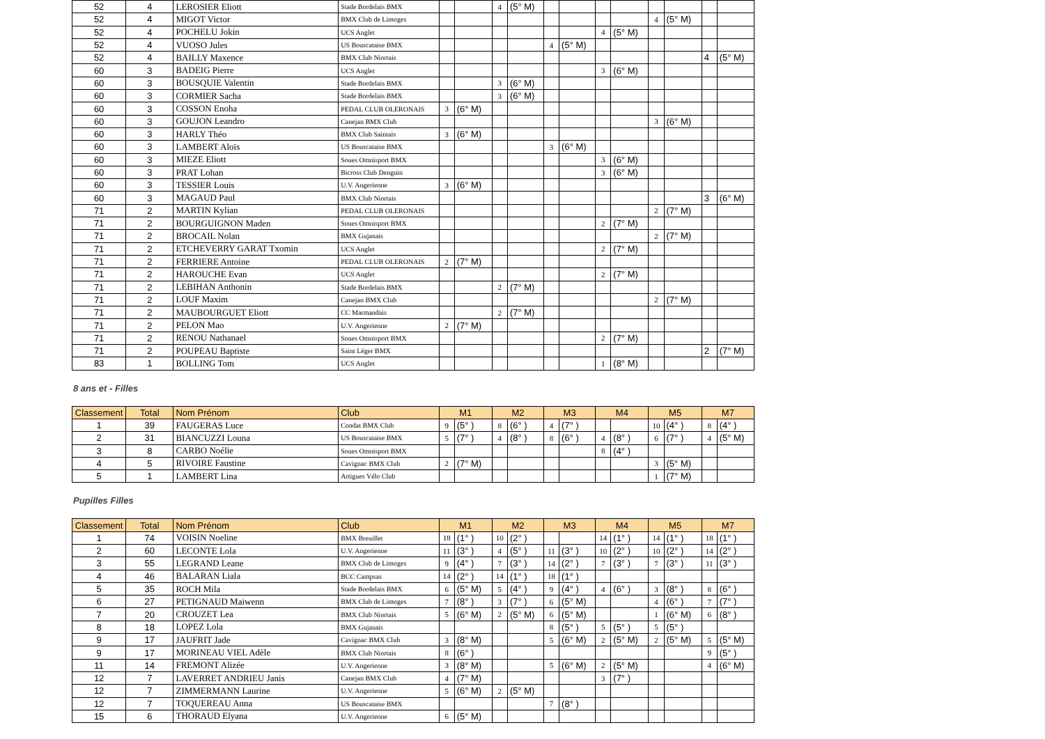| 52 | 4 | LEROSIER Eliott | Stade Bordelais BMX | | | 4 | (5° M) | | | | | | | | |
| 52 | 4 | MIGOT Victor | BMX Club de Limoges | | | | | | | | | 4 | (5° M) | | |
| 52 | 4 | POCHELU Jokin | UCS Anglet | | | | | | | 4 | (5° M) | | | | |
| 52 | 4 | VUOSO Jules | US Bouscataise BMX | | | | | 4 | (5° M) | | | | | | |
| 52 | 4 | BAILLY Maxence | BMX Club Niortais | | | | | | | | | | | 4 | (5° M) |
| 60 | 3 | BADEIG Pierre | UCS Anglet | | | | | | | 3 | (6° M) | | | | |
| 60 | 3 | BOUSQUIE Valentin | Stade Bordelais BMX | | | 3 | (6° M) | | | | | | | | |
| 60 | 3 | CORMIER Sacha | Stade Bordelais BMX | | | 3 | (6° M) | | | | | | | | |
| 60 | 3 | COSSON Enoha | PEDAL CLUB OLERONAIS | 3 | (6° M) | | | | | | | | | | |
| 60 | 3 | GOUJON Leandro | Canejan BMX Club | | | | | | | | | 3 | (6° M) | | |
| 60 | 3 | HARLY Théo | BMX Club Saintais | 3 | (6° M) | | | | | | | | | | |
| 60 | 3 | LAMBERT Aloïs | US Bouscataise BMX | | | | | 3 | (6° M) | | | | | | |
| 60 | 3 | MIEZE Eliott | Soues Omnisport BMX | | | | | | | 3 | (6° M) | | | | |
| 60 | 3 | PRAT Lohan | Bicross Club Denguin | | | | | | | 3 | (6° M) | | | | |
| 60 | 3 | TESSIER Louis | U.V. Angerienne | 3 | (6° M) | | | | | | | | | | |
| 60 | 3 | MAGAUD Paul | BMX Club Niortais | | | | | | | | | | | 3 | (6° M) |
| 71 | 2 | MARTIN Kylian | PEDAL CLUB OLERONAIS | | | | | | | | | 2 | (7° M) | | |
| 71 | 2 | BOURGUIGNON Maden | Soues Omnisport BMX | | | | | | | 2 | (7° M) | | | | |
| 71 | 2 | BROCAIL Nolan | BMX Gujanais | | | | | | | | | 2 | (7° M) | | |
| 71 | 2 | ETCHEVERRY GARAT Txomin | UCS Anglet | | | | | | | 2 | (7° M) | | | | |
| 71 | 2 | FERRIERE Antoine | PEDAL CLUB OLERONAIS | 2 | (7° M) | | | | | | | | | | |
| 71 | 2 | HAROUCHE Evan | UCS Anglet | | | | | | | 2 | (7° M) | | | | |
| 71 | 2 | LEBIHAN Anthonin | Stade Bordelais BMX | | | 2 | (7° M) | | | | | | | | |
| 71 | 2 | LOUF Maxim | Canejan BMX Club | | | | | | | | | 2 | (7° M) | | |
| 71 | 2 | MAUBOURGUET Eliott | CC Marmandais | | | 2 | (7° M) | | | | | | | | |
| 71 | 2 | PELON Mao | U.V. Angerienne | 2 | (7° M) | | | | | | | | | | |
| 71 | 2 | RENOU Nathanael | Soues Omnisport BMX | | | | | | | 2 | (7° M) | | | | |
| 71 | 2 | POUPEAU Baptiste | Saint Léger BMX | | | | | | | | | | | 2 | (7° M) |
| 83 | 1 | BOLLING Tom | UCS Anglet | | | | | | | 1 | (8° M) | | | | |
8 ans et - Filles
| Classement | Total | Nom Prénom | Club | M1 | | M2 | | M3 | | M4 | | M5 | | M7 | |
| --- | --- | --- | --- | --- | --- | --- | --- | --- | --- | --- | --- | --- | --- | --- | --- |
| 1 | 39 | FAUGERAS Luce | Condat BMX Club | 9 | (5° ) | 8 | (6° ) | 4 | (7° ) | | | 10 | (4° ) | 8 | (4° ) |
| 2 | 31 | BIANCUZZI Louna | US Bouscataise BMX | 5 | (7° ) | 4 | (8° ) | 8 | (6° ) | 4 | (8° ) | 6 | (7° ) | 4 | (5° M) |
| 3 | 8 | CARBO Noélie | Soues Omnisport BMX | | | | | | | 8 | (4° ) | | | | |
| 4 | 5 | RIVOIRE Faustine | Cavignac BMX Club | 2 | (7° M) | | | | | | | 3 | (5° M) | | |
| 5 | 1 | LAMBERT Lina | Artigues Vélo Club | | | | | | | | | 1 | (7° M) | | |
Pupilles Filles
| Classement | Total | Nom Prénom | Club | M1 | | M2 | | M3 | | M4 | | M5 | | M7 | |
| --- | --- | --- | --- | --- | --- | --- | --- | --- | --- | --- | --- | --- | --- | --- | --- |
| 1 | 74 | VOISIN Noeline | BMX Breuillet | 18 | (1° ) | 10 | (2° ) | | | 14 | (1° ) | 14 | (1° ) | 18 | (1° ) |
| 2 | 60 | LECONTE Lola | U.V. Angerienne | 11 | (3° ) | 4 | (5° ) | 11 | (3° ) | 10 | (2° ) | 10 | (2° ) | 14 | (2° ) |
| 3 | 55 | LEGRAND Leane | BMX Club de Limoges | 9 | (4° ) | 7 | (3° ) | 14 | (2° ) | 7 | (3° ) | 7 | (3° ) | 11 | (3° ) |
| 4 | 46 | BALARAN Liala | BCC Campsas | 14 | (2° ) | 14 | (1° ) | 18 | (1° ) | | | | | | |
| 5 | 35 | ROCH Mila | Stade Bordelais BMX | 6 | (5° M) | 5 | (4° ) | 9 | (4° ) | 4 | (6° ) | 3 | (8° ) | 8 | (6° ) |
| 6 | 27 | PETIGNAUD Maiwenn | BMX Club de Limoges | 7 | (8° ) | 3 | (7° ) | 6 | (5° M) | | | 4 | (6° ) | 7 | (7° ) |
| 7 | 20 | CROUZET Lea | BMX Club Niortais | 5 | (6° M) | 2 | (5° M) | 6 | (5° M) | | | 1 | (6° M) | 6 | (8° ) |
| 8 | 18 | LOPEZ Lola | BMX Gujanais | | | | | 8 | (5° ) | 5 | (5° ) | 5 | (5° ) | | |
| 9 | 17 | JAUFRIT Jade | Cavignac BMX Club | 3 | (8° M) | | | 5 | (6° M) | 2 | (5° M) | 2 | (5° M) | 5 | (5° M) |
| 9 | 17 | MORINEAU VIEL Adèle | BMX Club Niortais | 8 | (6° ) | | | | | | | | | 9 | (5° ) |
| 11 | 14 | FREMONT Alizée | U.V. Angerienne | 3 | (8° M) | | | 5 | (6° M) | 2 | (5° M) | | | 4 | (6° M) |
| 12 | 7 | LAVERRET ANDRIEU Janis | Canejan BMX Club | 4 | (7° M) | | | | | 3 | (7° ) | | | | |
| 12 | 7 | ZIMMERMANN Laurine | U.V. Angerienne | 5 | (6° M) | 2 | (5° M) | | | | | | | | |
| 12 | 7 | TOQUEREAU Anna | US Bouscataise BMX | | | | | 7 | (8° ) | | | | | | |
| 15 | 6 | THORAUD Elyana | U.V. Angerienne | 6 | (5° M) | | | | | | | | | | |